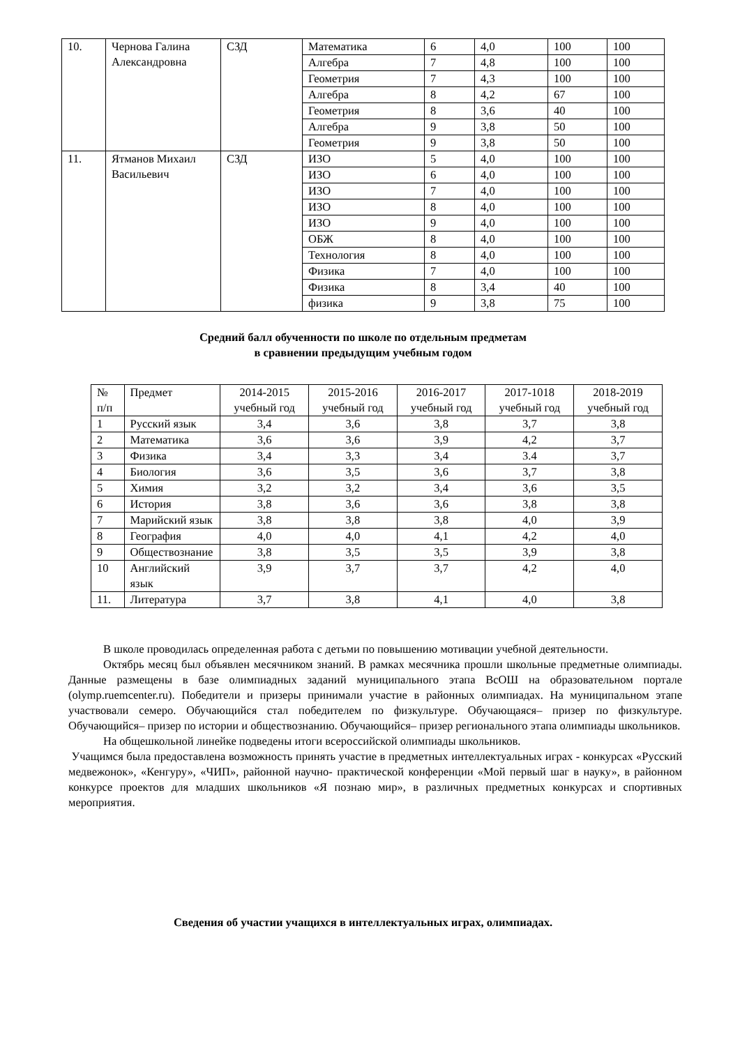| 10. | Чернова Галина Александровна | СЗД | Математика | 6 | 4,0 | 100 | 100 |
| | | | Алгебра | 7 | 4,8 | 100 | 100 |
| | | | Геометрия | 7 | 4,3 | 100 | 100 |
| | | | Алгебра | 8 | 4,2 | 67 | 100 |
| | | | Геометрия | 8 | 3,6 | 40 | 100 |
| | | | Алгебра | 9 | 3,8 | 50 | 100 |
| | | | Геометрия | 9 | 3,8 | 50 | 100 |
| 11. | Ятманов Михаил Васильевич | СЗД | ИЗО | 5 | 4,0 | 100 | 100 |
| | | | ИЗО | 6 | 4,0 | 100 | 100 |
| | | | ИЗО | 7 | 4,0 | 100 | 100 |
| | | | ИЗО | 8 | 4,0 | 100 | 100 |
| | | | ИЗО | 9 | 4,0 | 100 | 100 |
| | | | ОБЖ | 8 | 4,0 | 100 | 100 |
| | | | Технология | 8 | 4,0 | 100 | 100 |
| | | | Физика | 7 | 4,0 | 100 | 100 |
| | | | Физика | 8 | 3,4 | 40 | 100 |
| | | | физика | 9 | 3,8 | 75 | 100 |
Средний балл обученности по школе по отдельным предметам
в сравнении предыдущим учебным годом
| № п/п | Предмет | 2014-2015 учебный год | 2015-2016 учебный год | 2016-2017 учебный год | 2017-1018 учебный год | 2018-2019 учебный год |
| --- | --- | --- | --- | --- | --- | --- |
| 1 | Русский язык | 3,4 | 3,6 | 3,8 | 3,7 | 3,8 |
| 2 | Математика | 3,6 | 3,6 | 3,9 | 4,2 | 3,7 |
| 3 | Физика | 3,4 | 3,3 | 3,4 | 3.4 | 3,7 |
| 4 | Биология | 3,6 | 3,5 | 3,6 | 3,7 | 3,8 |
| 5 | Химия | 3,2 | 3,2 | 3,4 | 3,6 | 3,5 |
| 6 | История | 3,8 | 3,6 | 3,6 | 3,8 | 3,8 |
| 7 | Марийский язык | 3,8 | 3,8 | 3,8 | 4,0 | 3,9 |
| 8 | География | 4,0 | 4,0 | 4,1 | 4,2 | 4,0 |
| 9 | Обществознание | 3,8 | 3,5 | 3,5 | 3,9 | 3,8 |
| 10 | Английский язык | 3,9 | 3,7 | 3,7 | 4,2 | 4,0 |
| 11. | Литература | 3,7 | 3,8 | 4,1 | 4,0 | 3,8 |
В школе проводилась определенная работа с детьми по повышению мотивации учебной деятельности.
Октябрь месяц был объявлен месячником знаний. В рамках месячника прошли школьные предметные олимпиады. Данные размещены в базе олимпиадных заданий муниципального этапа ВсОШ на образовательном портале (olymp.ruemcenter.ru). Победители и призеры принимали участие в районных олимпиадах. На муниципальном этапе участвовали семеро. Обучающийся стал победителем по физкультуре. Обучающаяся– призер по физкультуре. Обучающийся– призер по истории и обществознанию. Обучающийся– призер регионального этапа олимпиады школьников.
На общешкольной линейке подведены итоги всероссийской олимпиады школьников.
Учащимся была предоставлена возможность принять участие в предметных интеллектуальных играх - конкурсах «Русский медвежонок», «Кенгуру», «ЧИП», районной научно- практической конференции «Мой первый шаг в науку», в районном конкурсе проектов для младших школьников «Я познаю мир», в различных предметных конкурсах и спортивных мероприятия.
Сведения об участии учащихся в интеллектуальных играх, олимпиадах.